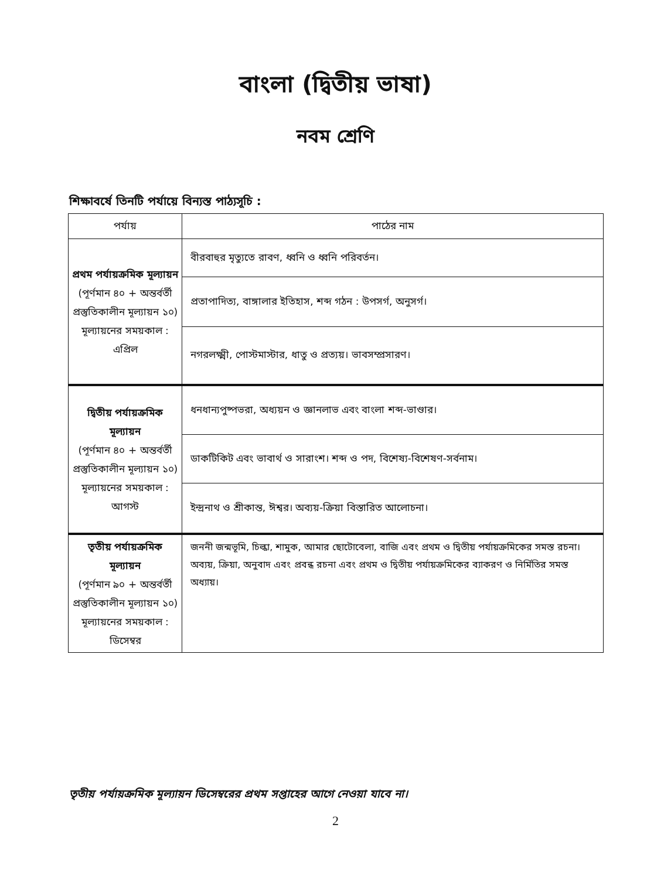বাংলা (দ্বিতীয় ভাষা)
নবম শ্রেণি
শিক্ষাবর্ষে তিনটি পর্যায়ে বিন্যস্ত পাঠ্যসূচি :
| পর্যায় | পাঠের নাম |
| --- | --- |
| প্রথম পর্যায়ক্রমিক মূল্যায়ন (পূর্ণমান ৪০ + অন্তর্বর্তী প্রস্তুতিকালীন মূল্যায়ন ১০) মূল্যায়নের সময়কাল : এপ্রিল | বীরবাহুর মৃত্যুতে রাবণ, ধ্বনি ও ধ্বনি পরিবর্তন। |
| | প্রতাপাদিত্য, বাঙ্গালার ইতিহাস, শব্দ গঠন : উপসর্গ, অনুসর্গ। |
| | নগরলক্ষ্মী, পোস্টমাস্টার, ধাতু ও প্রত্যয়। ভাবসম্প্রসারণ। |
| দ্বিতীয় পর্যায়ক্রমিক মূল্যায়ন (পূর্ণমান ৪০ + অন্তর্বর্তী প্রস্তুতিকালীন মূল্যায়ন ১০) মূল্যায়নের সময়কাল : আগস্ট | ধনধান্যপুষ্পভরা, অধ্যয়ন ও জ্ঞানলাভ এবং বাংলা শব্দ-ভাণ্ডার। |
| | ডাকটিকিট এবং ভাবার্থ ও সারাংশ। শব্দ ও পদ, বিশেষ্য-বিশেষণ-সর্বনাম। |
| | ইন্দ্রনাথ ও শ্রীকান্ত, ঈশ্বর। অব্যয়-ক্রিয়া বিস্তারিত আলোচনা। |
| তৃতীয় পর্যায়ক্রমিক মূল্যায়ন (পূর্ণমান ৯০ + অন্তর্বর্তী প্রস্তুতিকালীন মূল্যায়ন ১০) মূল্যায়নের সময়কাল : ডিসেম্বর | জননী জন্মভূমি, চিল্কা, শামুক, আমার ছোটোবেলা, বাজি এবং প্রথম ও দ্বিতীয় পর্যায়ক্রমিকের সমস্ত রচনা। অব্যয়, ক্রিয়া, অনুবাদ এবং প্রবন্ধ রচনা এবং প্রথম ও দ্বিতীয় পর্যায়ক্রমিকের ব্যাকরণ ও নির্মিতির সমস্ত অধ্যায়। |
তৃতীয় পর্যায়ক্রমিক মূল্যায়ন ডিসেম্বরের প্রথম সপ্তাহের আগে নেওয়া যাবে না।
2